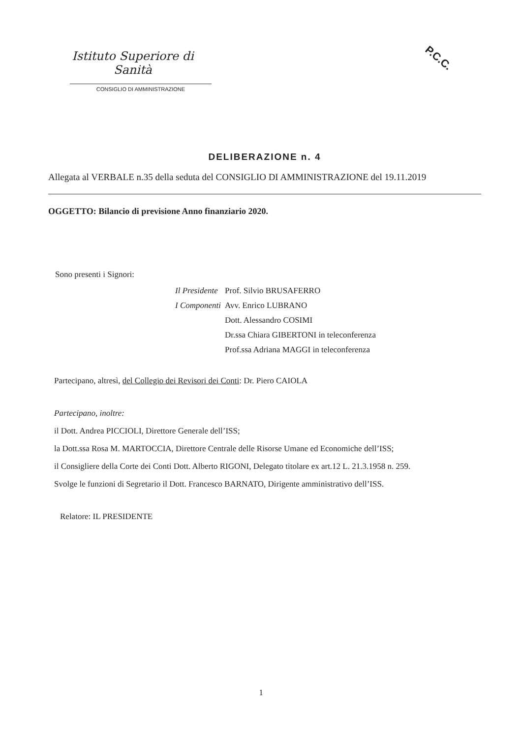Istituto Superiore di Sanità
CONSIGLIO DI AMMINISTRAZIONE
P.C.C.
DELIBERAZIONE n. 4
Allegata al VERBALE n.35 della seduta del CONSIGLIO DI AMMINISTRAZIONE del 19.11.2019
OGGETTO: Bilancio di previsione Anno finanziario 2020.
Sono presenti i Signori:
| Il Presidente | Prof. Silvio BRUSAFERRO |
| I Componenti | Avv. Enrico LUBRANO |
| | Dott. Alessandro COSIMI |
| | Dr.ssa Chiara GIBERTONI in teleconferenza |
| | Prof.ssa Adriana MAGGI in teleconferenza |
Partecipano, altresì, del Collegio dei Revisori dei Conti: Dr. Piero CAIOLA
Partecipano, inoltre:
il Dott. Andrea PICCIOLI, Direttore Generale dell’ISS;
la Dott.ssa Rosa M. MARTOCCIA, Direttore Centrale delle Risorse Umane ed Economiche dell’ISS;
il Consigliere della Corte dei Conti Dott. Alberto RIGONI, Delegato titolare ex art.12 L. 21.3.1958 n. 259.
Svolge le funzioni di Segretario il Dott. Francesco BARNATO, Dirigente amministrativo dell’ISS.
Relatore: IL PRESIDENTE
1